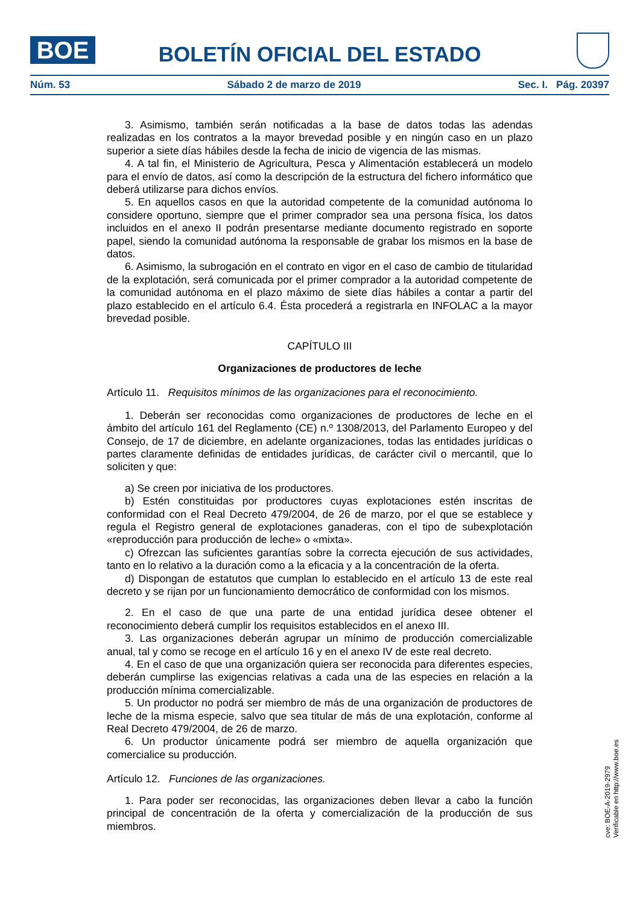BOE
BOLETÍN OFICIAL DEL ESTADO
Núm. 53 Sábado 2 de marzo de 2019 Sec. I. Pág. 20397
3. Asimismo, también serán notificadas a la base de datos todas las adendas realizadas en los contratos a la mayor brevedad posible y en ningún caso en un plazo superior a siete días hábiles desde la fecha de inicio de vigencia de las mismas.
4. A tal fin, el Ministerio de Agricultura, Pesca y Alimentación establecerá un modelo para el envío de datos, así como la descripción de la estructura del fichero informático que deberá utilizarse para dichos envíos.
5. En aquellos casos en que la autoridad competente de la comunidad autónoma lo considere oportuno, siempre que el primer comprador sea una persona física, los datos incluidos en el anexo II podrán presentarse mediante documento registrado en soporte papel, siendo la comunidad autónoma la responsable de grabar los mismos en la base de datos.
6. Asimismo, la subrogación en el contrato en vigor en el caso de cambio de titularidad de la explotación, será comunicada por el primer comprador a la autoridad competente de la comunidad autónoma en el plazo máximo de siete días hábiles a contar a partir del plazo establecido en el artículo 6.4. Ésta procederá a registrarla en INFOLAC a la mayor brevedad posible.
CAPÍTULO III
Organizaciones de productores de leche
Artículo 11. Requisitos mínimos de las organizaciones para el reconocimiento.
1. Deberán ser reconocidas como organizaciones de productores de leche en el ámbito del artículo 161 del Reglamento (CE) n.º 1308/2013, del Parlamento Europeo y del Consejo, de 17 de diciembre, en adelante organizaciones, todas las entidades jurídicas o partes claramente definidas de entidades jurídicas, de carácter civil o mercantil, que lo soliciten y que:
a) Se creen por iniciativa de los productores.
b) Estén constituidas por productores cuyas explotaciones estén inscritas de conformidad con el Real Decreto 479/2004, de 26 de marzo, por el que se establece y regula el Registro general de explotaciones ganaderas, con el tipo de subexplotación «reproducción para producción de leche» o «mixta».
c) Ofrezcan las suficientes garantías sobre la correcta ejecución de sus actividades, tanto en lo relativo a la duración como a la eficacia y a la concentración de la oferta.
d) Dispongan de estatutos que cumplan lo establecido en el artículo 13 de este real decreto y se rijan por un funcionamiento democrático de conformidad con los mismos.
2. En el caso de que una parte de una entidad jurídica desee obtener el reconocimiento deberá cumplir los requisitos establecidos en el anexo III.
3. Las organizaciones deberán agrupar un mínimo de producción comercializable anual, tal y como se recoge en el artículo 16 y en el anexo IV de este real decreto.
4. En el caso de que una organización quiera ser reconocida para diferentes especies, deberán cumplirse las exigencias relativas a cada una de las especies en relación a la producción mínima comercializable.
5. Un productor no podrá ser miembro de más de una organización de productores de leche de la misma especie, salvo que sea titular de más de una explotación, conforme al Real Decreto 479/2004, de 26 de marzo.
6. Un productor únicamente podrá ser miembro de aquella organización que comercialice su producción.
Artículo 12. Funciones de las organizaciones.
1. Para poder ser reconocidas, las organizaciones deben llevar a cabo la función principal de concentración de la oferta y comercialización de la producción de sus miembros.
cve: BOE-A-2019-2979
Verificable en http://www.boe.es